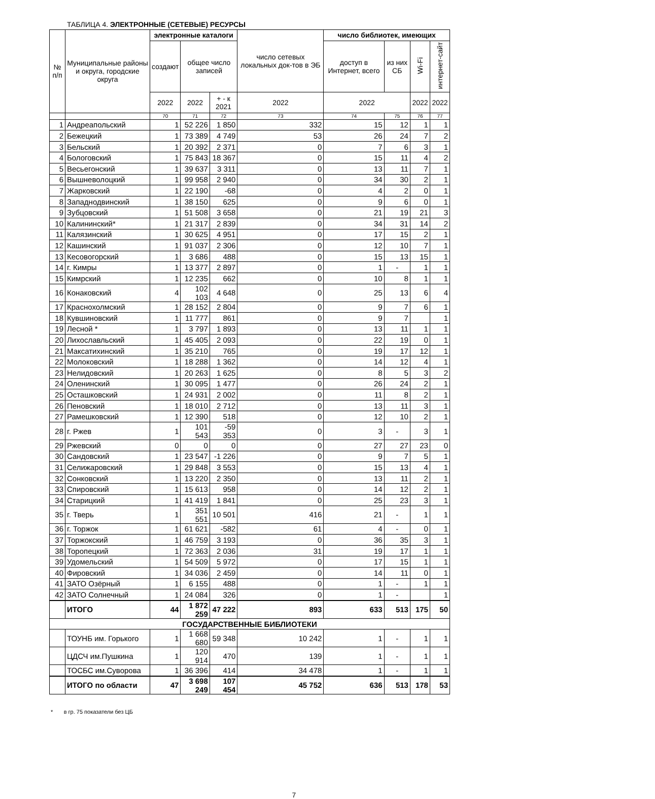ТАБЛИЦА 4. ЭЛЕКТРОННЫЕ (СЕТЕВЫЕ) РЕСУРСЫ
| № п/п | Муниципальные районы и округа, городские округа | электронные каталоги | | | число сетевых локальных док-тов в ЭБ | число библиотек, имеющих | | | |
| --- | --- | --- | --- | --- | --- | --- | --- | --- | --- |
| | | создают | общее число записей | | | доступ в Интернет, всего | из них СБ | Wi-Fi | интернет-сайт |
| | | 2022 | 2022 | + - к 2021 | 2022 | 2022 | | 2022 | 2022 |
| | | 70 | 71 | 72 | 73 | 74 | 75 | 76 | 77 |
| 1 | Андреапольский | 1 | 52 226 | 1 850 | 332 | 15 | 12 | 1 | 1 |
| 2 | Бежецкий | 1 | 73 389 | 4 749 | 53 | 26 | 24 | 7 | 2 |
| 3 | Бельский | 1 | 20 392 | 2 371 | 0 | 7 | 6 | 3 | 1 |
| 4 | Бологовский | 1 | 75 843 | 18 367 | 0 | 15 | 11 | 4 | 2 |
| 5 | Весьегонский | 1 | 39 637 | 3 311 | 0 | 13 | 11 | 7 | 1 |
| 6 | Вышневолоцкий | 1 | 99 958 | 2 940 | 0 | 34 | 30 | 2 | 1 |
| 7 | Жарковский | 1 | 22 190 | -68 | 0 | 4 | 2 | 0 | 1 |
| 8 | Западнодвинский | 1 | 38 150 | 625 | 0 | 9 | 6 | 0 | 1 |
| 9 | Зубцовский | 1 | 51 508 | 3 658 | 0 | 21 | 19 | 21 | 3 |
| 10 | Калининский* | 1 | 21 317 | 2 839 | 0 | 34 | 31 | 14 | 2 |
| 11 | Калязинский | 1 | 30 625 | 4 951 | 0 | 17 | 15 | 2 | 1 |
| 12 | Кашинский | 1 | 91 037 | 2 306 | 0 | 12 | 10 | 7 | 1 |
| 13 | Кесовогорский | 1 | 3 686 | 488 | 0 | 15 | 13 | 15 | 1 |
| 14 | г. Кимры | 1 | 13 377 | 2 897 | 0 | 1 | - | 1 | 1 |
| 15 | Кимрский | 1 | 12 235 | 662 | 0 | 10 | 8 | 1 | 1 |
| 16 | Конаковский | 4 | 102 103 | 4 648 | 0 | 25 | 13 | 6 | 4 |
| 17 | Краснохолмский | 1 | 28 152 | 2 804 | 0 | 9 | 7 | 6 | 1 |
| 18 | Кувшиновский | 1 | 11 777 | 861 | 0 | 9 | 7 | | 1 |
| 19 | Лесной * | 1 | 3 797 | 1 893 | 0 | 13 | 11 | 1 | 1 |
| 20 | Лихославльский | 1 | 45 405 | 2 093 | 0 | 22 | 19 | 0 | 1 |
| 21 | Максатихинский | 1 | 35 210 | 765 | 0 | 19 | 17 | 12 | 1 |
| 22 | Молоковский | 1 | 18 288 | 1 362 | 0 | 14 | 12 | 4 | 1 |
| 23 | Нелидовский | 1 | 20 263 | 1 625 | 0 | 8 | 5 | 3 | 2 |
| 24 | Оленинский | 1 | 30 095 | 1 477 | 0 | 26 | 24 | 2 | 1 |
| 25 | Осташковский | 1 | 24 931 | 2 002 | 0 | 11 | 8 | 2 | 1 |
| 26 | Пеновский | 1 | 18 010 | 2 712 | 0 | 13 | 11 | 3 | 1 |
| 27 | Рамешковский | 1 | 12 390 | 518 | 0 | 12 | 10 | 2 | 1 |
| 28 | г. Ржев | 1 | 101 543 | -59 353 | 0 | 3 | - | 3 | 1 |
| 29 | Ржевский | 0 | 0 | 0 | 0 | 27 | 27 | 23 | 0 |
| 30 | Сандовский | 1 | 23 547 | -1 226 | 0 | 9 | 7 | 5 | 1 |
| 31 | Селижаровский | 1 | 29 848 | 3 553 | 0 | 15 | 13 | 4 | 1 |
| 32 | Сонковский | 1 | 13 220 | 2 350 | 0 | 13 | 11 | 2 | 1 |
| 33 | Спировский | 1 | 15 613 | 958 | 0 | 14 | 12 | 2 | 1 |
| 34 | Старицкий | 1 | 41 419 | 1 841 | 0 | 25 | 23 | 3 | 1 |
| 35 | г. Тверь | 1 | 351 551 | 10 501 | 416 | 21 | - | 1 | 1 |
| 36 | г. Торжок | 1 | 61 621 | -582 | 61 | 4 | - | 0 | 1 |
| 37 | Торжокский | 1 | 46 759 | 3 193 | 0 | 36 | 35 | 3 | 1 |
| 38 | Торопецкий | 1 | 72 363 | 2 036 | 31 | 19 | 17 | 1 | 1 |
| 39 | Удомельский | 1 | 54 509 | 5 972 | 0 | 17 | 15 | 1 | 1 |
| 40 | Фировский | 1 | 34 036 | 2 459 | 0 | 14 | 11 | 0 | 1 |
| 41 | ЗАТО Озёрный | 1 | 6 155 | 488 | 0 | 1 | - | 1 | 1 |
| 42 | ЗАТО Солнечный | 1 | 24 084 | 326 | 0 | 1 | - | | 1 |
| | ИТОГО | 44 | 1 872 259 | 47 222 | 893 | 633 | 513 | 175 | 50 |
| ГОСУДАРСТВЕННЫЕ БИБЛИОТЕКИ | | | | | | | | | |
| | ТОУНБ им. Горького | 1 | 1 668 680 | 59 348 | 10 242 | 1 | - | 1 | 1 |
| | ЦДСЧ им.Пушкина | 1 | 120 914 | 470 | 139 | 1 | - | 1 | 1 |
| | ТОСБС им.Суворова | 1 | 36 396 | 414 | 34 478 | 1 | - | 1 | 1 |
| | ИТОГО по области | 47 | 3 698 249 | 107 454 | 45 752 | 636 | 513 | 178 | 53 |
* в гр. 75 показатели без ЦБ
7